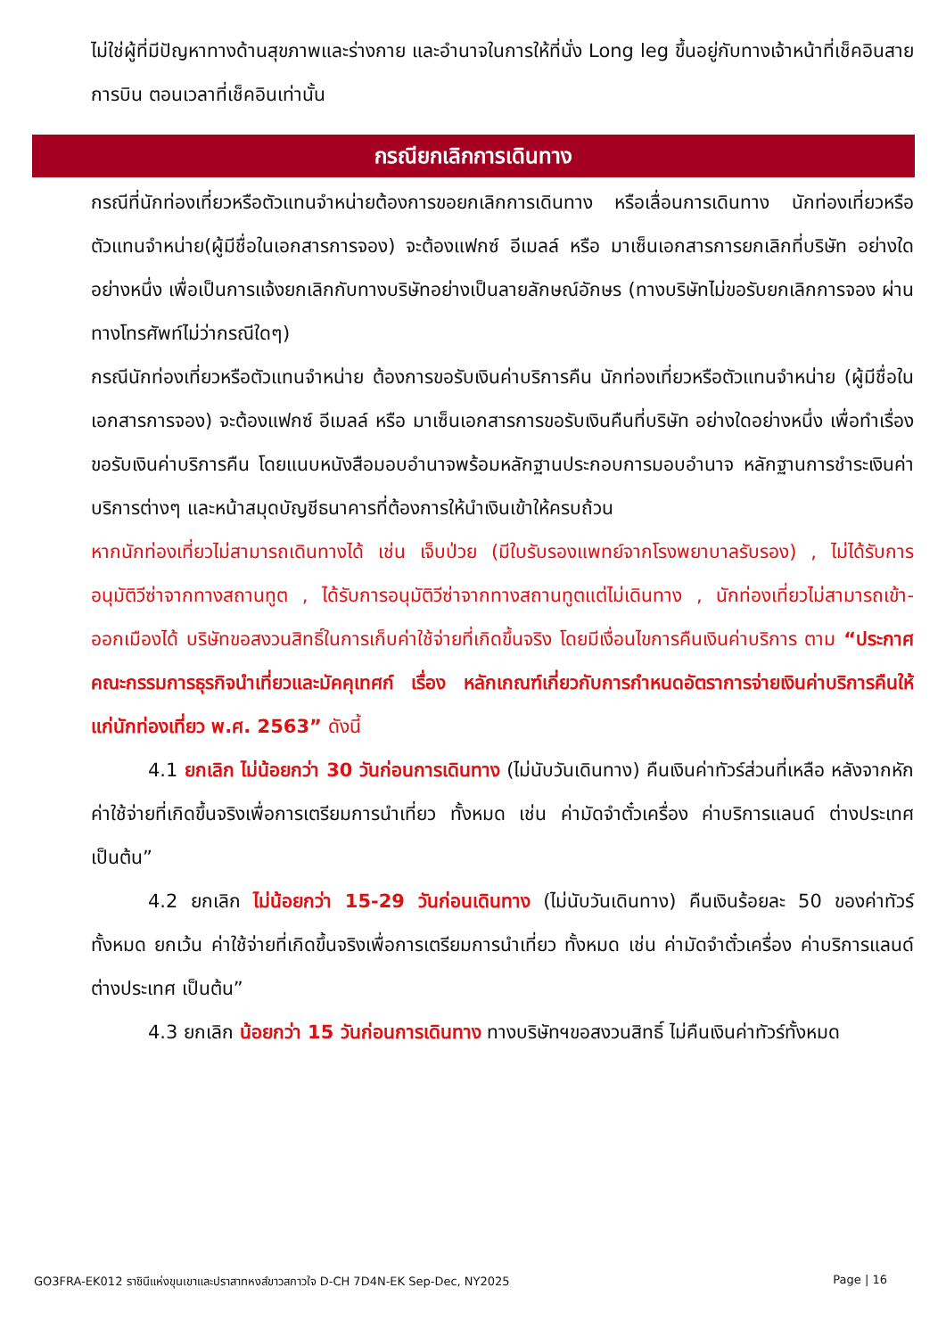ไม่ใช่ผู้ที่มีปัญหาทางด้านสุขภาพและร่างกาย และอำนาจในการให้ที่นั่ง Long leg ขึ้นอยู่กับทางเจ้าหน้าที่เช็คอินสายการบิน ตอนเวลาที่เช็คอินเท่านั้น
กรณียกเลิกการเดินทาง
กรณีที่นักท่องเที่ยวหรือตัวแทนจำหน่ายต้องการขอยกเลิกการเดินทาง หรือเลื่อนการเดินทาง นักท่องเที่ยวหรือตัวแทนจำหน่าย(ผู้มีชื่อในเอกสารการจอง) จะต้องแฟกซ์ อีเมลล์ หรือ มาเซ็นเอกสารการยกเลิกที่บริษัท อย่างใดอย่างหนึ่ง เพื่อเป็นการแจ้งยกเลิกกับทางบริษัทอย่างเป็นลายลักษณ์อักษร (ทางบริษัทไม่ขอรับยกเลิกการจอง ผ่านทางโทรศัพท์ไม่ว่ากรณีใดๆ)
กรณีนักท่องเที่ยวหรือตัวแทนจำหน่าย ต้องการขอรับเงินค่าบริการคืน นักท่องเที่ยวหรือตัวแทนจำหน่าย (ผู้มีชื่อในเอกสารการจอง) จะต้องแฟกซ์ อีเมลล์ หรือ มาเซ็นเอกสารการขอรับเงินคืนที่บริษัท อย่างใดอย่างหนึ่ง เพื่อทำเรื่องขอรับเงินค่าบริการคืน โดยแนบหนังสือมอบอำนาจพร้อมหลักฐานประกอบการมอบอำนาจ หลักฐานการชำระเงินค่าบริการต่างๆ และหน้าสมุดบัญชีธนาคารที่ต้องการให้นำเงินเข้าให้ครบถ้วน
หากนักท่องเที่ยวไม่สามารถเดินทางได้ เช่น เจ็บป่วย (มีใบรับรองแพทย์จากโรงพยาบาลรับรอง) , ไม่ได้รับการอนุมัติวีซ่าจากทางสถานทูต , ได้รับการอนุมัติวีซ่าจากทางสถานทูตแต่ไม่เดินทาง , นักท่องเที่ยวไม่สามารถเข้า-ออกเมืองได้ บริษัทขอสงวนสิทธิ์ในการเก็บค่าใช้จ่ายที่เกิดขึ้นจริง โดยมีเงื่อนไขการคืนเงินค่าบริการ ตาม “ประกาศคณะกรรมการธุรกิจนำเที่ยวและมัคคุเทศก์ เรื่อง หลักเกณฑ์เกี่ยวกับการกำหนดอัตราการจ่ายเงินค่าบริการคืนให้แก่นักท่องเที่ยว พ.ศ. 2563” ดังนี้
4.1 ยกเลิก ไม่น้อยกว่า 30 วันก่อนการเดินทาง (ไม่นับวันเดินทาง) คืนเงินค่าทัวร์ส่วนที่เหลือ หลังจากหักค่าใช้จ่ายที่เกิดขึ้นจริงเพื่อการเตรียมการนำเที่ยว ทั้งหมด เช่น ค่ามัดจำตั๋วเครื่อง ค่าบริการแลนด์ ต่างประเทศ เป็นต้น”
4.2 ยกเลิก ไม่น้อยกว่า 15-29 วันก่อนเดินทาง (ไม่นับวันเดินทาง) คืนเงินร้อยละ 50 ของค่าทัวร์ทั้งหมด ยกเว้น ค่าใช้จ่ายที่เกิดขึ้นจริงเพื่อการเตรียมการนำเที่ยว ทั้งหมด เช่น ค่ามัดจำตั๋วเครื่อง ค่าบริการแลนด์ ต่างประเทศ เป็นต้น”
4.3 ยกเลิก น้อยกว่า 15 วันก่อนการเดินทาง ทางบริษัทฯขอสงวนสิทธิ์ ไม่คืนเงินค่าทัวร์ทั้งหมด
GO3FRA-EK012 ราชินีแห่งขุนเขาและปราสาทหงส์ขาวสกาวใจ D-CH 7D4N-EK Sep-Dec, NY2025 Page | 16